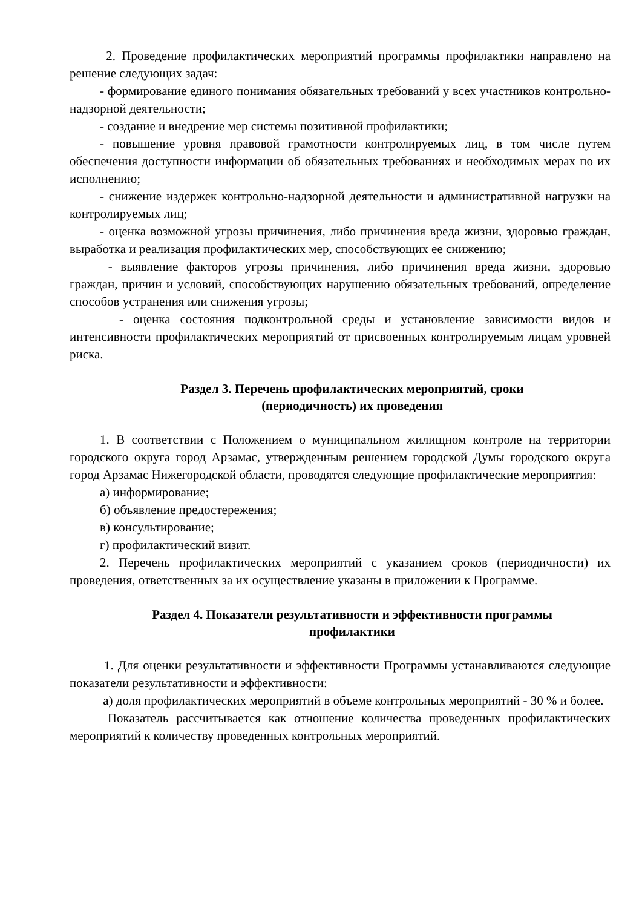2. Проведение профилактических мероприятий программы профилактики направлено на решение следующих задач:
- формирование единого понимания обязательных требований у всех участников контрольно-надзорной деятельности;
- создание и внедрение мер системы позитивной профилактики;
- повышение уровня правовой грамотности контролируемых лиц, в том числе путем обеспечения доступности информации об обязательных требованиях и необходимых мерах по их исполнению;
- снижение издержек контрольно-надзорной деятельности и административной нагрузки на контролируемых лиц;
- оценка возможной угрозы причинения, либо причинения вреда жизни, здоровью граждан, выработка и реализация профилактических мер, способствующих ее снижению;
- выявление факторов угрозы причинения, либо причинения вреда жизни, здоровью граждан, причин и условий, способствующих нарушению обязательных требований, определение способов устранения или снижения угрозы;
- оценка состояния подконтрольной среды и установление зависимости видов и интенсивности профилактических мероприятий от присвоенных контролируемым лицам уровней риска.
Раздел 3. Перечень профилактических мероприятий, сроки
(периодичность) их проведения
1. В соответствии с Положением о муниципальном жилищном контроле на территории городского округа город Арзамас, утвержденным решением городской Думы городского округа город Арзамас Нижегородской области, проводятся следующие профилактические мероприятия:
а) информирование;
б) объявление предостережения;
в) консультирование;
г) профилактический визит.
2. Перечень профилактических мероприятий с указанием сроков (периодичности) их проведения, ответственных за их осуществление указаны в приложении к Программе.
Раздел 4. Показатели результативности и эффективности программы
профилактики
1. Для оценки результативности и эффективности Программы устанавливаются следующие показатели результативности и эффективности:
а) доля профилактических мероприятий в объеме контрольных мероприятий - 30 % и более.
Показатель рассчитывается как отношение количества проведенных профилактических мероприятий к количеству проведенных контрольных мероприятий.